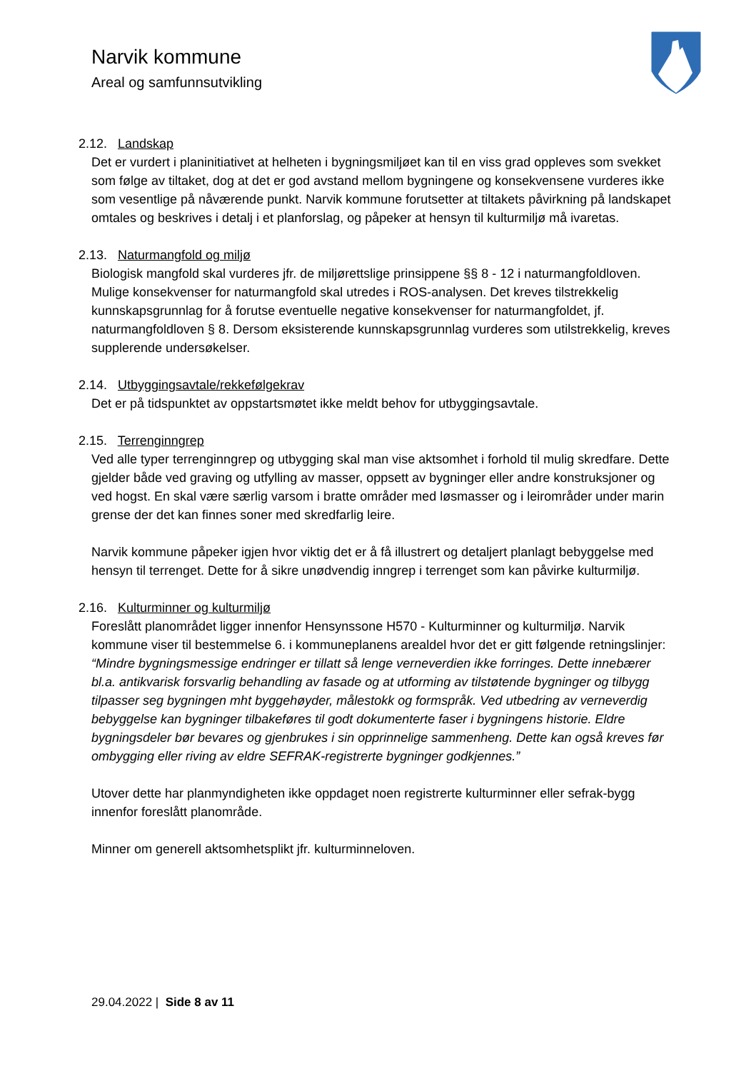Narvik kommune
Areal og samfunnsutvikling
2.12. Landskap
Det er vurdert i planinitiativet at helheten i bygningsmiljøet kan til en viss grad oppleves som svekket som følge av tiltaket, dog at det er god avstand mellom bygningene og konsekvensene vurderes ikke som vesentlige på nåværende punkt. Narvik kommune forutsetter at tiltakets påvirkning på landskapet omtales og beskrives i detalj i et planforslag, og påpeker at hensyn til kulturmiljø må ivaretas.
2.13. Naturmangfold og miljø
Biologisk mangfold skal vurderes jfr. de miljørettslige prinsippene §§ 8 - 12 i naturmangfoldloven. Mulige konsekvenser for naturmangfold skal utredes i ROS-analysen. Det kreves tilstrekkelig kunnskapsgrunnlag for å forutse eventuelle negative konsekvenser for naturmangfoldet, jf. naturmangfoldloven § 8. Dersom eksisterende kunnskapsgrunnlag vurderes som utilstrekkelig, kreves supplerende undersøkelser.
2.14. Utbyggingsavtale/rekkefølgekrav
Det er på tidspunktet av oppstartsmøtet ikke meldt behov for utbyggingsavtale.
2.15. Terrenginngrep
Ved alle typer terrenginngrep og utbygging skal man vise aktsomhet i forhold til mulig skredfare. Dette gjelder både ved graving og utfylling av masser, oppsett av bygninger eller andre konstruksjoner og ved hogst. En skal være særlig varsom i bratte områder med løsmasser og i leirområder under marin grense der det kan finnes soner med skredfarlig leire.
Narvik kommune påpeker igjen hvor viktig det er å få illustrert og detaljert planlagt bebyggelse med hensyn til terrenget. Dette for å sikre unødvendig inngrep i terrenget som kan påvirke kulturmiljø.
2.16. Kulturminner og kulturmiljø
Foreslått planområdet ligger innenfor Hensynssone H570 - Kulturminner og kulturmiljø. Narvik kommune viser til bestemmelse 6. i kommuneplanens arealdel hvor det er gitt følgende retningslinjer:
“Mindre bygningsmessige endringer er tillatt så lenge verneverdien ikke forringes. Dette innebærer bl.a. antikvarisk forsvarlig behandling av fasade og at utforming av tilstøtende bygninger og tilbygg tilpasser seg bygningen mht byggehøyder, målestokk og formspråk. Ved utbedring av verneverdig bebyggelse kan bygninger tilbakeføres til godt dokumenterte faser i bygningens historie. Eldre bygningsdeler bør bevares og gjenbrukes i sin opprinnelige sammenheng. Dette kan også kreves før ombygging eller riving av eldre SEFRAK-registrerte bygninger godkjennes.”
Utover dette har planmyndigheten ikke oppdaget noen registrerte kulturminner eller sefrak-bygg innenfor foreslått planområde.
Minner om generell aktsomhetsplikt jfr. kulturminneloven.
29.04.2022 | Side 8 av 11